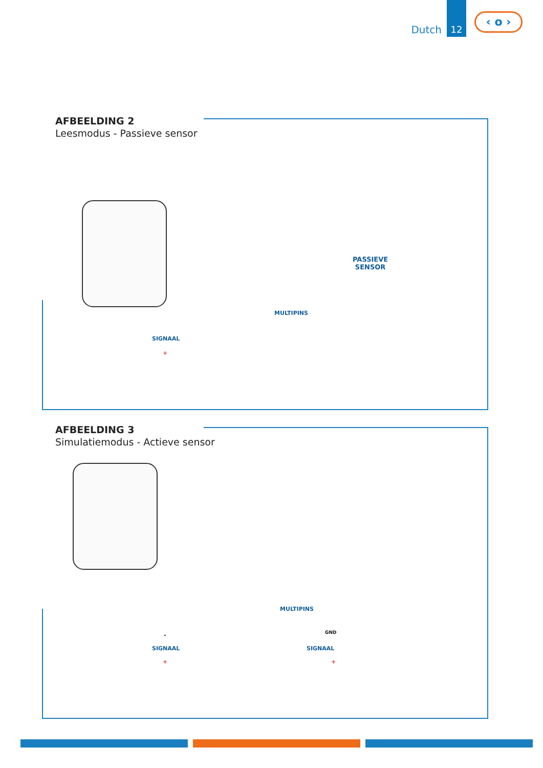Dutch
12
‹ o ›
AFBEELDING 2
Leesmodus - Passieve sensor
PASSIEVE
SENSOR
MULTIPINS
SIGNAAL
+
AFBEELDING 3
Simulatiemodus - Actieve sensor
MULTIPINS
- GND
SIGNAAL SIGNAAL
+ +